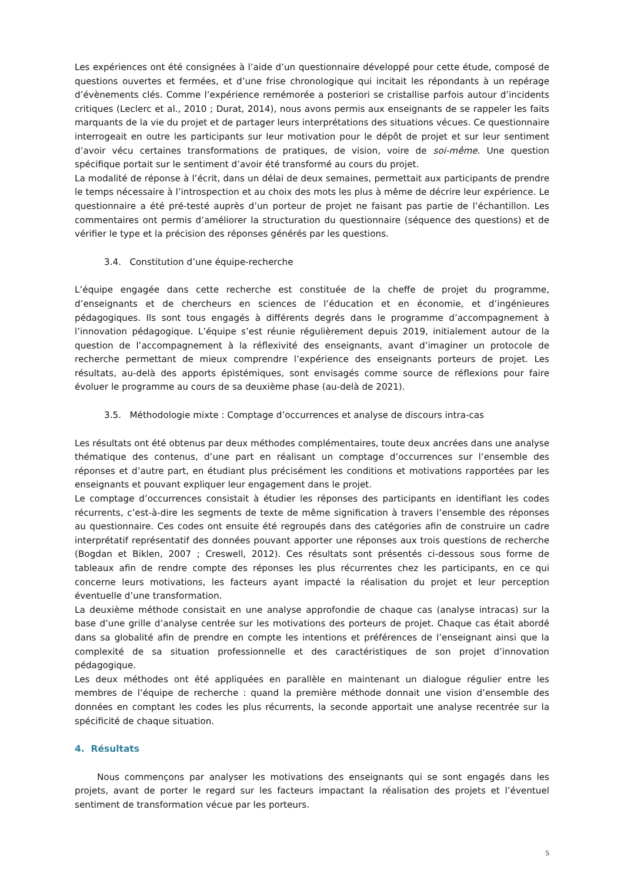Les expériences ont été consignées à l’aide d’un questionnaire développé pour cette étude, composé de questions ouvertes et fermées, et d’une frise chronologique qui incitait les répondants à un repérage d’évènements clés. Comme l’expérience remémorée a posteriori se cristallise parfois autour d’incidents critiques (Leclerc et al., 2010 ; Durat, 2014), nous avons permis aux enseignants de se rappeler les faits marquants de la vie du projet et de partager leurs interprétations des situations vécues. Ce questionnaire interrogeait en outre les participants sur leur motivation pour le dépôt de projet et sur leur sentiment d’avoir vécu certaines transformations de pratiques, de vision, voire de soi-même. Une question spécifique portait sur le sentiment d’avoir été transformé au cours du projet.
La modalité de réponse à l’écrit, dans un délai de deux semaines, permettait aux participants de prendre le temps nécessaire à l’introspection et au choix des mots les plus à même de décrire leur expérience. Le questionnaire a été pré-testé auprès d’un porteur de projet ne faisant pas partie de l’échantillon. Les commentaires ont permis d’améliorer la structuration du questionnaire (séquence des questions) et de vérifier le type et la précision des réponses générés par les questions.
3.4. Constitution d’une équipe-recherche
L’équipe engagée dans cette recherche est constituée de la cheffe de projet du programme, d’enseignants et de chercheurs en sciences de l’éducation et en économie, et d’ingénieures pédagogiques. Ils sont tous engagés à différents degrés dans le programme d’accompagnement à l’innovation pédagogique. L’équipe s’est réunie régulièrement depuis 2019, initialement autour de la question de l’accompagnement à la réflexivité des enseignants, avant d’imaginer un protocole de recherche permettant de mieux comprendre l’expérience des enseignants porteurs de projet. Les résultats, au-delà des apports épistémiques, sont envisagés comme source de réflexions pour faire évoluer le programme au cours de sa deuxième phase (au-delà de 2021).
3.5. Méthodologie mixte : Comptage d’occurrences et analyse de discours intra-cas
Les résultats ont été obtenus par deux méthodes complémentaires, toute deux ancrées dans une analyse thématique des contenus, d’une part en réalisant un comptage d’occurrences sur l’ensemble des réponses et d’autre part, en étudiant plus précisément les conditions et motivations rapportées par les enseignants et pouvant expliquer leur engagement dans le projet.
Le comptage d’occurrences consistait à étudier les réponses des participants en identifiant les codes récurrents, c’est-à-dire les segments de texte de même signification à travers l’ensemble des réponses au questionnaire. Ces codes ont ensuite été regroupés dans des catégories afin de construire un cadre interprétatif représentatif des données pouvant apporter une réponses aux trois questions de recherche (Bogdan et Biklen, 2007 ; Creswell, 2012). Ces résultats sont présentés ci-dessous sous forme de tableaux afin de rendre compte des réponses les plus récurrentes chez les participants, en ce qui concerne leurs motivations, les facteurs ayant impacté la réalisation du projet et leur perception éventuelle d’une transformation.
La deuxième méthode consistait en une analyse approfondie de chaque cas (analyse intracas) sur la base d’une grille d’analyse centrée sur les motivations des porteurs de projet. Chaque cas était abordé dans sa globalité afin de prendre en compte les intentions et préférences de l’enseignant ainsi que la complexité de sa situation professionnelle et des caractéristiques de son projet d’innovation pédagogique.
Les deux méthodes ont été appliquées en parallèle en maintenant un dialogue régulier entre les membres de l’équipe de recherche : quand la première méthode donnait une vision d’ensemble des données en comptant les codes les plus récurrents, la seconde apportait une analyse recentrée sur la spécificité de chaque situation.
4. Résultats
Nous commençons par analyser les motivations des enseignants qui se sont engagés dans les projets, avant de porter le regard sur les facteurs impactant la réalisation des projets et l’éventuel sentiment de transformation vécue par les porteurs.
5